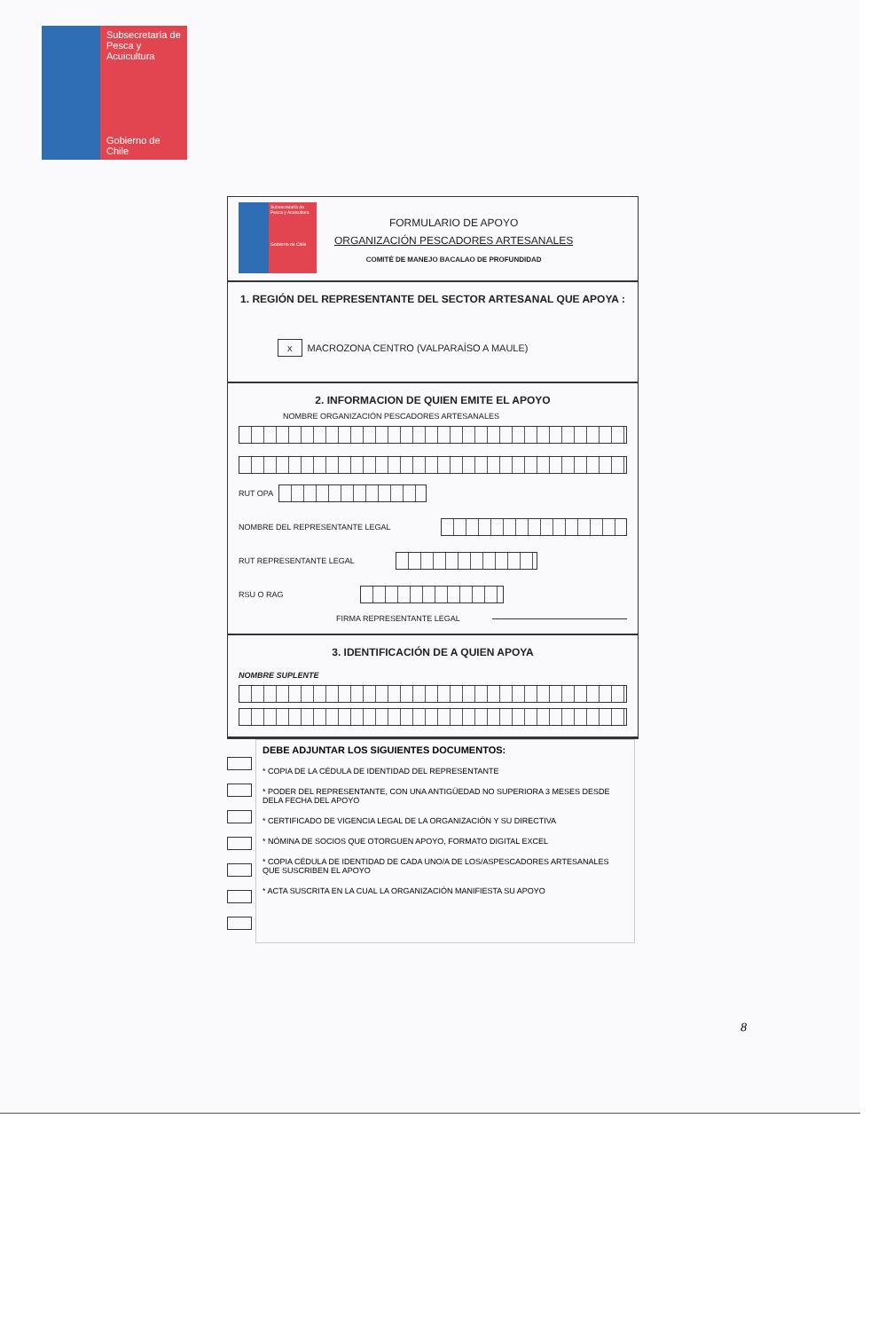Subsecretaría de Pesca y Acuicultura
Gobierno de Chile
Subsecretaría de Pesca y Acuicultura
Gobierno de Chile
FORMULARIO DE APOYO
ORGANIZACIÓN PESCADORES ARTESANALES
COMITÉ DE MANEJO BACALAO DE PROFUNDIDAD
1. REGIÓN DEL REPRESENTANTE DEL SECTOR ARTESANAL QUE APOYA :
x MACROZONA CENTRO (VALPARAÍSO A MAULE)
2. INFORMACION DE QUIEN EMITE EL APOYO
NOMBRE ORGANIZACIÓN PESCADORES ARTESANALES
RUT OPA
NOMBRE DEL REPRESENTANTE LEGAL
RUT REPRESENTANTE LEGAL
RSU O RAG
FIRMA REPRESENTANTE LEGAL
3. IDENTIFICACIÓN DE A QUIEN APOYA
NOMBRE SUPLENTE
DEBE ADJUNTAR LOS SIGUIENTES DOCUMENTOS:
* COPIA DE LA CÉDULA DE IDENTIDAD DEL REPRESENTANTE
* PODER DEL REPRESENTANTE, CON UNA ANTIGÜEDAD NO SUPERIORA 3 MESES DESDE DELA FECHA DEL APOYO
* CERTIFICADO DE VIGENCIA LEGAL DE LA ORGANIZACIÓN Y SU DIRECTIVA
* NÓMINA DE SOCIOS QUE OTORGUEN APOYO, FORMATO DIGITAL EXCEL
* COPIA CÉDULA DE IDENTIDAD DE CADA UNO/A DE LOS/ASPESCADORES ARTESANALES QUE SUSCRIBEN EL APOYO
* ACTA SUSCRITA EN LA CUAL LA ORGANIZACIÓN MANIFIESTA SU APOYO
8